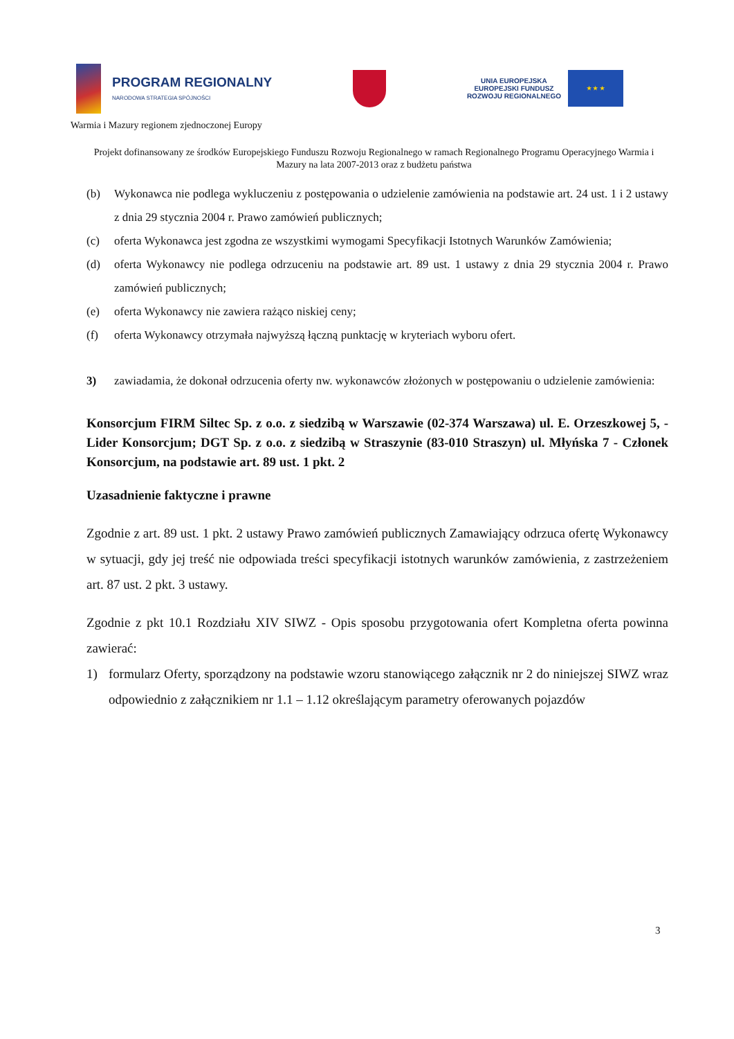PROGRAM REGIONALNY
NARODOWA STRATEGIA SPÓJNOŚCI
UNIA EUROPEJSKA
EUROPEJSKI FUNDUSZ
ROZWOJU REGIONALNEGO
★ ★ ★
Warmia i Mazury regionem zjednoczonej Europy
Projekt dofinansowany ze środków Europejskiego Funduszu Rozwoju Regionalnego w ramach Regionalnego Programu Operacyjnego Warmia i Mazury na lata 2007-2013 oraz z budżetu państwa
(b) Wykonawca nie podlega wykluczeniu z postępowania o udzielenie zamówienia na podstawie art. 24 ust. 1 i 2 ustawy z dnia 29 stycznia 2004 r. Prawo zamówień publicznych;
(c) oferta Wykonawca jest zgodna ze wszystkimi wymogami Specyfikacji Istotnych Warunków Zamówienia;
(d) oferta Wykonawcy nie podlega odrzuceniu na podstawie art. 89 ust. 1 ustawy z dnia 29 stycznia 2004 r. Prawo zamówień publicznych;
(e) oferta Wykonawcy nie zawiera rażąco niskiej ceny;
(f) oferta Wykonawcy otrzymała najwyższą łączną punktację w kryteriach wyboru ofert.
3) zawiadamia, że dokonał odrzucenia oferty nw. wykonawców złożonych w postępowaniu o udzielenie zamówienia:
Konsorcjum FIRM Siltec Sp. z o.o. z siedzibą w Warszawie (02-374 Warszawa) ul. E. Orzeszkowej 5, - Lider Konsorcjum; DGT Sp. z o.o. z siedzibą w Straszynie (83-010 Straszyn) ul. Młyńska 7 - Członek Konsorcjum, na podstawie art. 89 ust. 1 pkt. 2
Uzasadnienie faktyczne i prawne
Zgodnie z art. 89 ust. 1 pkt. 2 ustawy Prawo zamówień publicznych Zamawiający odrzuca ofertę Wykonawcy w sytuacji, gdy jej treść nie odpowiada treści specyfikacji istotnych warunków zamówienia, z zastrzeżeniem art. 87 ust. 2 pkt. 3 ustawy.
Zgodnie z pkt 10.1 Rozdziału XIV SIWZ - Opis sposobu przygotowania ofert Kompletna oferta powinna zawierać:
1) formularz Oferty, sporządzony na podstawie wzoru stanowiącego załącznik nr 2 do niniejszej SIWZ wraz odpowiednio z załącznikiem nr 1.1 – 1.12 określającym parametry oferowanych pojazdów
3